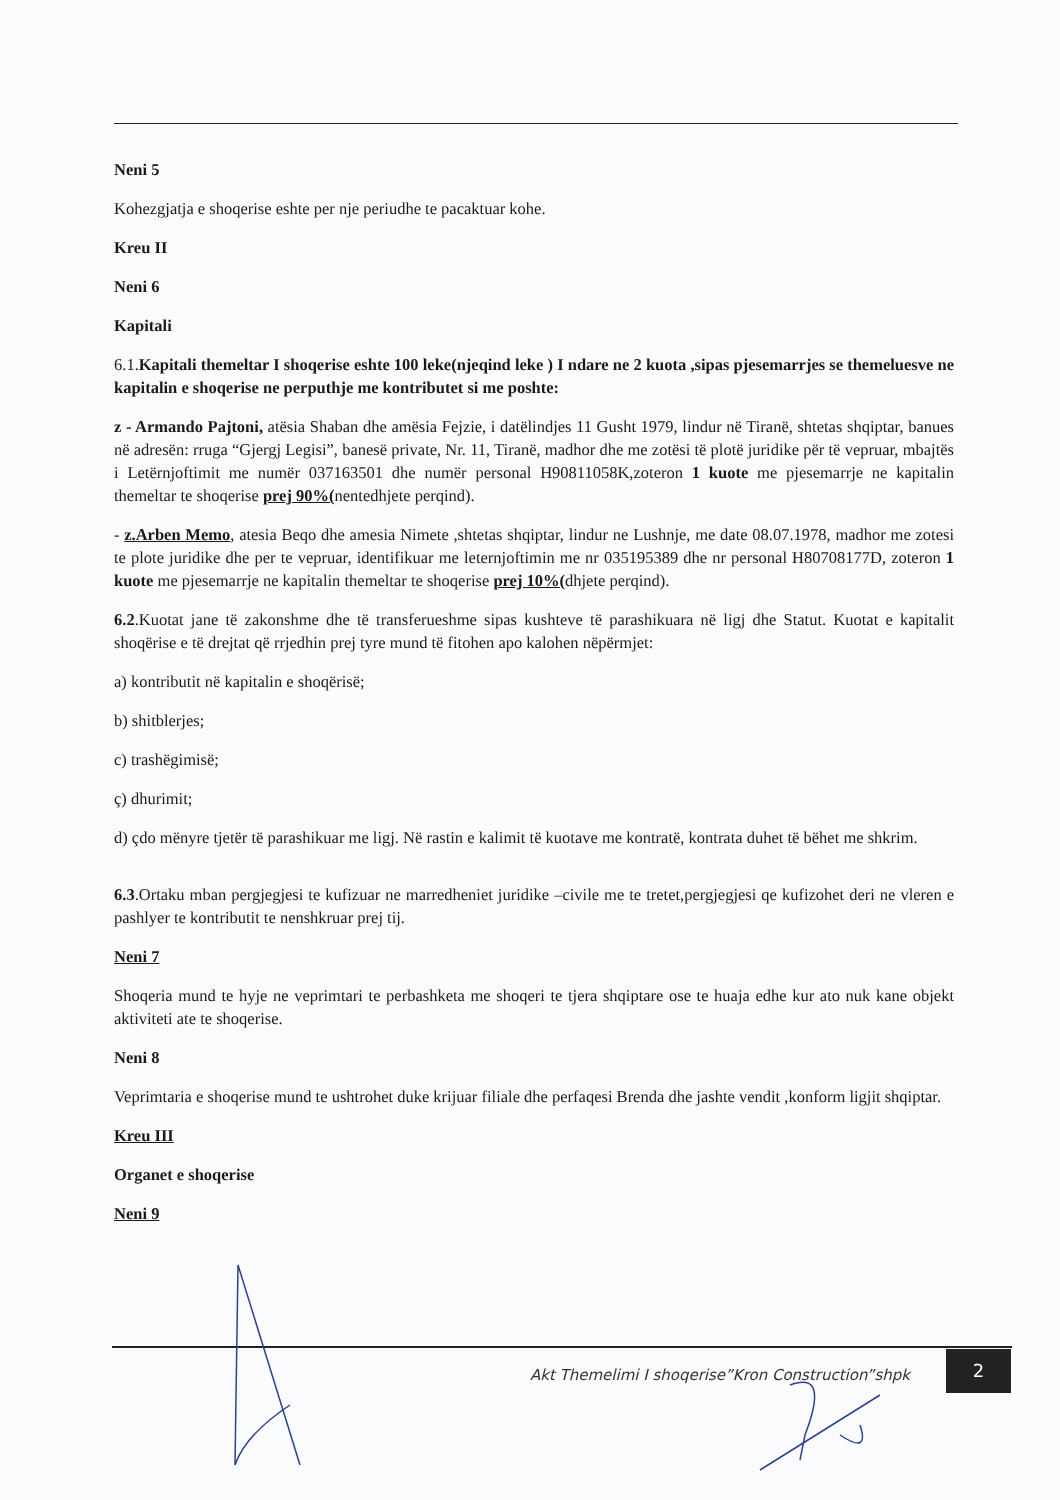Neni 5
Kohezgjatja e shoqerise eshte per nje periudhe te pacaktuar kohe.
Kreu II
Neni 6
Kapitali
6.1.Kapitali themeltar I shoqerise eshte 100 leke(njeqind leke ) I ndare ne 2 kuota ,sipas pjesemarrjes se themeluesve ne kapitalin e shoqerise ne perputhje me kontributet si me poshte:
z - Armando Pajtoni, atësia Shaban dhe amësia Fejzie, i datëlindjes 11 Gusht 1979, lindur në Tiranë, shtetas shqiptar, banues në adresën: rruga “Gjergj Legisi”, banesë private, Nr. 11, Tiranë, madhor dhe me zotësi të plotë juridike për të vepruar, mbajtës i Letërnjoftimit me numër 037163501 dhe numër personal H90811058K,zoteron 1 kuote me pjesemarrje ne kapitalin themeltar te shoqerise prej 90%(nentedhjete perqind).
- z.Arben Memo, atesia Beqo dhe amesia Nimete ,shtetas shqiptar, lindur ne Lushnje, me date 08.07.1978, madhor me zotesi te plote juridike dhe per te vepruar, identifikuar me leternjoftimin me nr 035195389 dhe nr personal H80708177D, zoteron 1 kuote me pjesemarrje ne kapitalin themeltar te shoqerise prej 10%(dhjete perqind).
6.2.Kuotat jane të zakonshme dhe të transferueshme sipas kushteve të parashikuara në ligj dhe Statut. Kuotat e kapitalit shoqërise e të drejtat që rrjedhin prej tyre mund të fitohen apo kalohen nëpërmjet:
a) kontributit në kapitalin e shoqërisë;
b) shitblerjes;
c) trashëgimisë;
ç) dhurimit;
d) çdo mënyre tjetër të parashikuar me ligj. Në rastin e kalimit të kuotave me kontratë, kontrata duhet të bëhet me shkrim.
6.3.Ortaku mban pergjegjesi te kufizuar ne marredheniet juridike –civile me te tretet,pergjegjesi qe kufizohet deri ne vleren e pashlyer te kontributit te nenshkruar prej tij.
Neni 7
Shoqeria mund te hyje ne veprimtari te perbashketa me shoqeri te tjera shqiptare ose te huaja edhe kur ato nuk kane objekt aktiviteti ate te shoqerise.
Neni 8
Veprimtaria e shoqerise mund te ushtrohet duke krijuar filiale dhe perfaqesi Brenda dhe jashte vendit ,konform ligjit shqiptar.
Kreu III
Organet e shoqerise
Neni 9
Akt Themelimi I shoqerise”Kron Construction”shpk
2